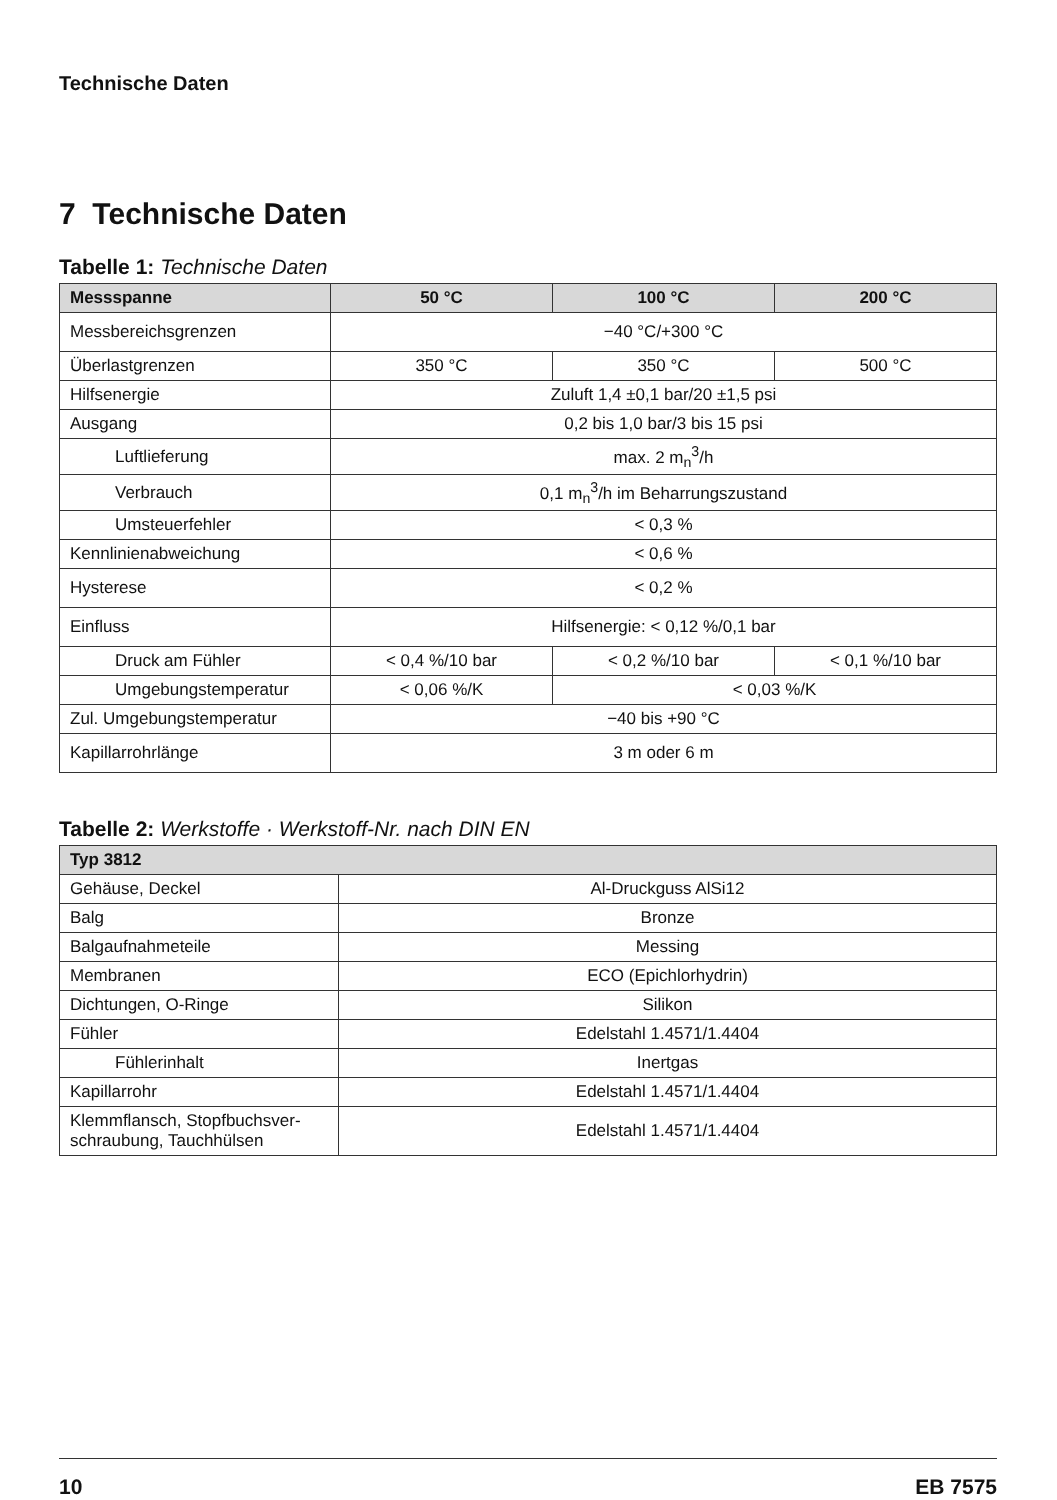Technische Daten
7 Technische Daten
Tabelle 1: Technische Daten
| Messspanne | 50 °C | 100 °C | 200 °C |
| --- | --- | --- | --- |
| Messbereichsgrenzen | −40 °C/+300 °C | | |
| Überlastgrenzen | 350 °C | 350 °C | 500 °C |
| Hilfsenergie | Zuluft 1,4 ±0,1 bar/20 ±1,5 psi | | |
| Ausgang | 0,2 bis 1,0 bar/3 bis 15 psi | | |
| Luftlieferung | max. 2 m<sub>n</sub><sup>3</sup>/h | | |
| Verbrauch | 0,1 m<sub>n</sub><sup>3</sup>/h im Beharrungszustand | | |
| Umsteuerfehler | < 0,3 % | | |
| Kennlinienabweichung | < 0,6 % | | |
| Hysterese | < 0,2 % | | |
| Einfluss | Hilfsenergie: < 0,12 %/0,1 bar | | |
| Druck am Fühler | < 0,4 %/10 bar | < 0,2 %/10 bar | < 0,1 %/10 bar |
| Umgebungstemperatur | < 0,06 %/K | < 0,03 %/K | |
| Zul. Umgebungstemperatur | −40 bis +90 °C | | |
| Kapillarrohrlänge | 3 m oder 6 m | | |
Tabelle 2: Werkstoffe · Werkstoff-Nr. nach DIN EN
| Typ 3812 | |
| --- | --- |
| Gehäuse, Deckel | Al-Druckguss AlSi12 |
| Balg | Bronze |
| Balgaufnahmeteile | Messing |
| Membranen | ECO (Epichlorhydrin) |
| Dichtungen, O-Ringe | Silikon |
| Fühler | Edelstahl 1.4571/1.4404 |
| Fühlerinhalt | Inertgas |
| Kapillarrohr | Edelstahl 1.4571/1.4404 |
| Klemmflansch, Stopfbuchsver- schraubung, Tauchhülsen | Edelstahl 1.4571/1.4404 |
10 EB 7575